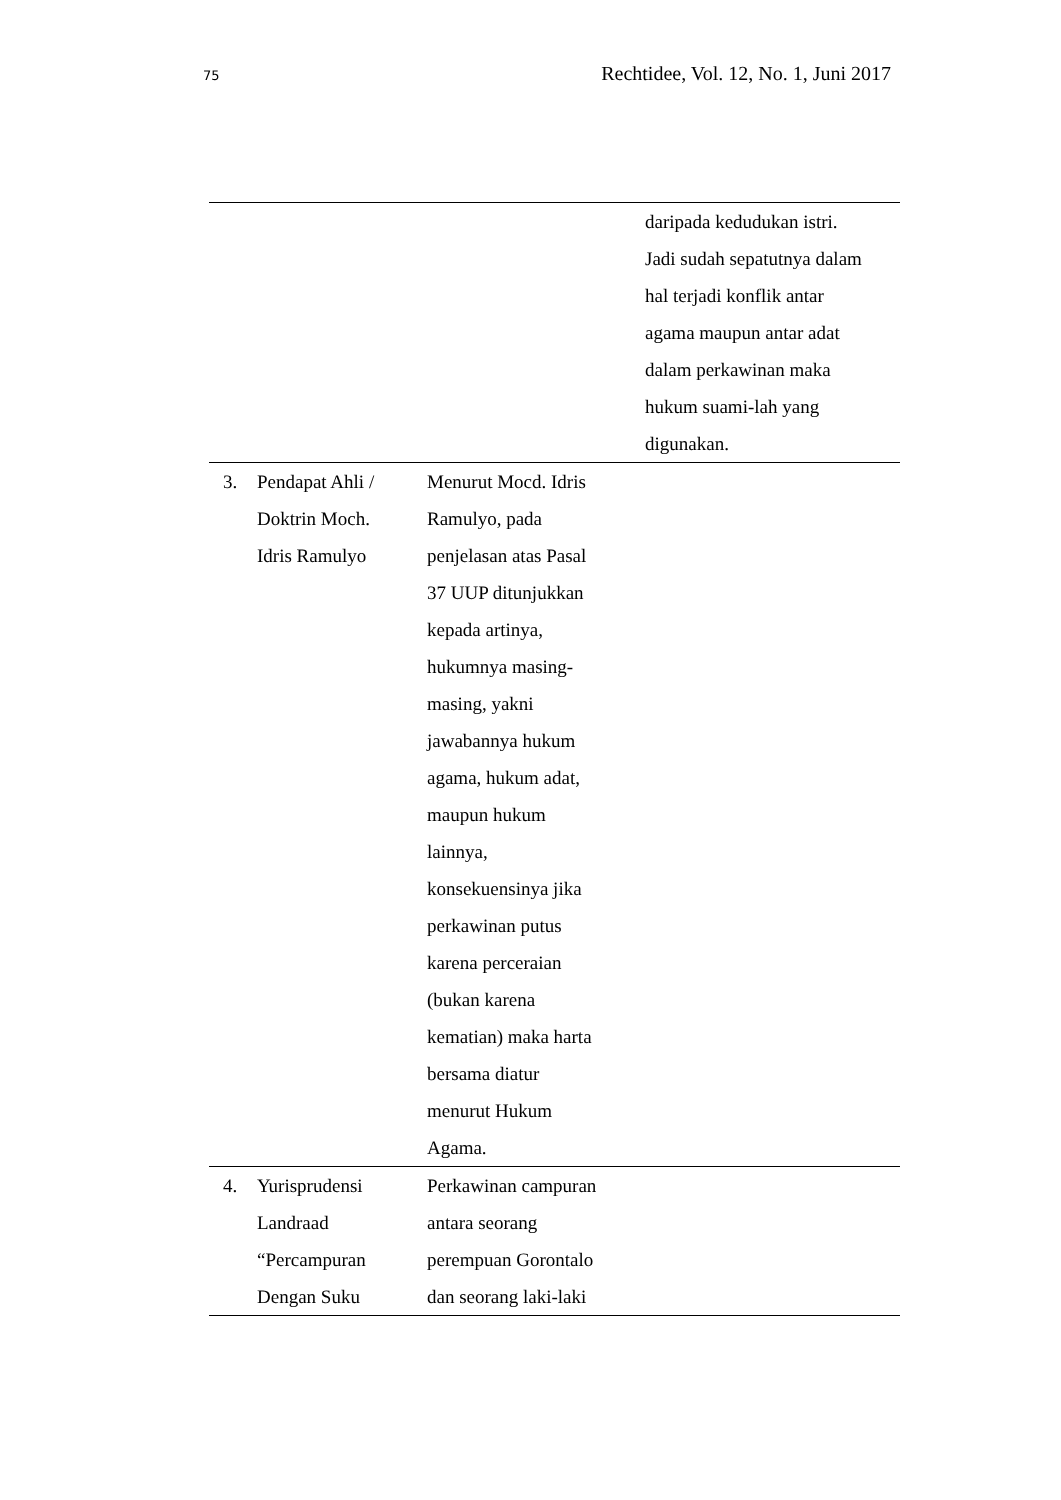75 Rechtidee, Vol. 12, No. 1, Juni 2017
| | | | daripada kedudukan istri. Jadi sudah sepatutnya dalam hal terjadi konflik antar agama maupun antar adat dalam perkawinan maka hukum suami-lah yang digunakan. |
| 3. | Pendapat Ahli / Doktrin Moch. Idris Ramulyo | Menurut Mocd. Idris Ramulyo, pada penjelasan atas Pasal 37 UUP ditunjukkan kepada artinya, hukumnya masing- masing, yakni jawabannya hukum agama, hukum adat, maupun hukum lainnya, konsekuensinya jika perkawinan putus karena perceraian (bukan karena kematian) maka harta bersama diatur menurut Hukum Agama. | |
| 4. | Yurisprudensi Landraad “Percampuran Dengan Suku | Perkawinan campuran antara seorang perempuan Gorontalo dan seorang laki-laki | |